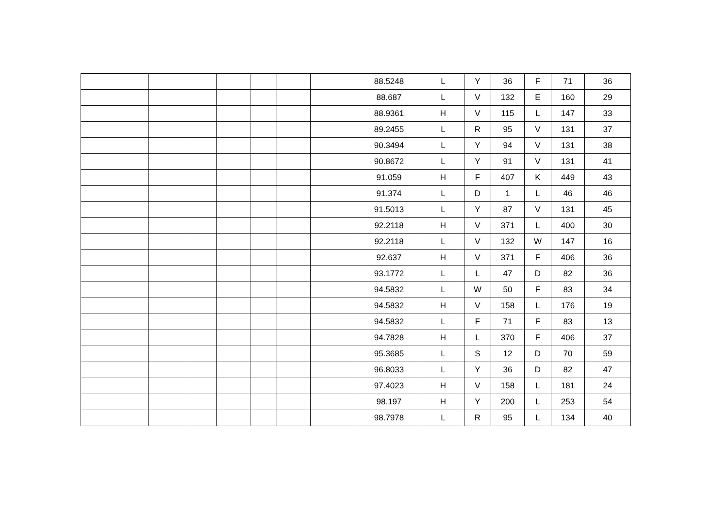| | | | | | | | 88.5248 | L | Y | 36 | F | 71 | 36 |
| | | | | | | | 88.687 | L | V | 132 | E | 160 | 29 |
| | | | | | | | 88.9361 | H | V | 115 | L | 147 | 33 |
| | | | | | | | 89.2455 | L | R | 95 | V | 131 | 37 |
| | | | | | | | 90.3494 | L | Y | 94 | V | 131 | 38 |
| | | | | | | | 90.8672 | L | Y | 91 | V | 131 | 41 |
| | | | | | | | 91.059 | H | F | 407 | K | 449 | 43 |
| | | | | | | | 91.374 | L | D | 1 | L | 46 | 46 |
| | | | | | | | 91.5013 | L | Y | 87 | V | 131 | 45 |
| | | | | | | | 92.2118 | H | V | 371 | L | 400 | 30 |
| | | | | | | | 92.2118 | L | V | 132 | W | 147 | 16 |
| | | | | | | | 92.637 | H | V | 371 | F | 406 | 36 |
| | | | | | | | 93.1772 | L | L | 47 | D | 82 | 36 |
| | | | | | | | 94.5832 | L | W | 50 | F | 83 | 34 |
| | | | | | | | 94.5832 | H | V | 158 | L | 176 | 19 |
| | | | | | | | 94.5832 | L | F | 71 | F | 83 | 13 |
| | | | | | | | 94.7828 | H | L | 370 | F | 406 | 37 |
| | | | | | | | 95.3685 | L | S | 12 | D | 70 | 59 |
| | | | | | | | 96.8033 | L | Y | 36 | D | 82 | 47 |
| | | | | | | | 97.4023 | H | V | 158 | L | 181 | 24 |
| | | | | | | | 98.197 | H | Y | 200 | L | 253 | 54 |
| | | | | | | | 98.7978 | L | R | 95 | L | 134 | 40 |